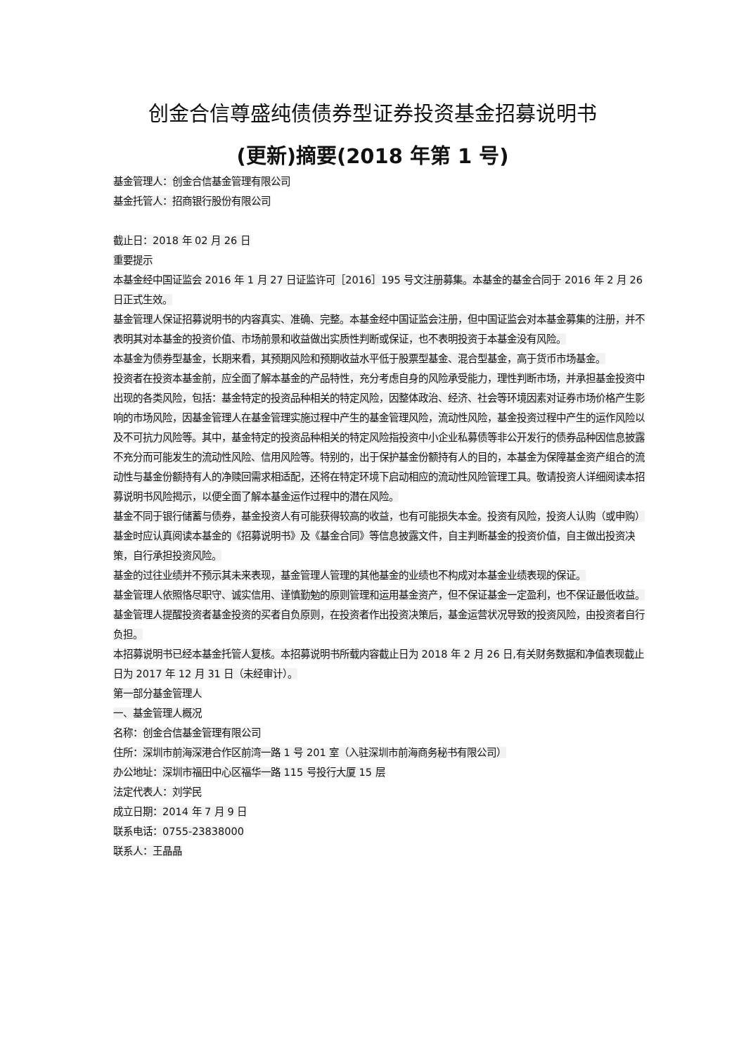创金合信尊盛纯债债券型证券投资基金招募说明书
(更新)摘要(2018 年第 1 号)
基金管理人：创金合信基金管理有限公司
基金托管人：招商银行股份有限公司
截止日：2018 年 02 月 26 日
重要提示
本基金经中国证监会 2016 年 1 月 27 日证监许可［2016］195 号文注册募集。本基金的基金合同于 2016 年 2 月 26 日正式生效。
基金管理人保证招募说明书的内容真实、准确、完整。本基金经中国证监会注册，但中国证监会对本基金募集的注册，并不表明其对本基金的投资价值、市场前景和收益做出实质性判断或保证，也不表明投资于本基金没有风险。
本基金为债券型基金，长期来看，其预期风险和预期收益水平低于股票型基金、混合型基金，高于货币市场基金。
投资者在投资本基金前，应全面了解本基金的产品特性，充分考虑自身的风险承受能力，理性判断市场，并承担基金投资中出现的各类风险，包括：基金特定的投资品种相关的特定风险，因整体政治、经济、社会等环境因素对证券市场价格产生影响的市场风险，因基金管理人在基金管理实施过程中产生的基金管理风险，流动性风险，基金投资过程中产生的运作风险以及不可抗力风险等。其中，基金特定的投资品种相关的特定风险指投资中小企业私募债等非公开发行的债券品种因信息披露不充分而可能发生的流动性风险、信用风险等。特别的，出于保护基金份额持有人的目的，本基金为保障基金资产组合的流动性与基金份额持有人的净赎回需求相适配，还将在特定环境下启动相应的流动性风险管理工具。敬请投资人详细阅读本招募说明书风险揭示，以便全面了解本基金运作过程中的潜在风险。
基金不同于银行储蓄与债券，基金投资人有可能获得较高的收益，也有可能损失本金。投资有风险，投资人认购（或申购）基金时应认真阅读本基金的《招募说明书》及《基金合同》等信息披露文件，自主判断基金的投资价值，自主做出投资决策，自行承担投资风险。
基金的过往业绩并不预示其未来表现，基金管理人管理的其他基金的业绩也不构成对本基金业绩表现的保证。
基金管理人依照恪尽职守、诚实信用、谨慎勤勉的原则管理和运用基金资产，但不保证基金一定盈利，也不保证最低收益。
基金管理人提醒投资者基金投资的买者自负原则，在投资者作出投资决策后，基金运营状况导致的投资风险，由投资者自行负担。
本招募说明书已经本基金托管人复核。本招募说明书所载内容截止日为 2018 年 2 月 26 日,有关财务数据和净值表现截止日为 2017 年 12 月 31 日（未经审计）。
第一部分基金管理人
一、基金管理人概况
名称：创金合信基金管理有限公司
住所：深圳市前海深港合作区前湾一路 1 号 201 室（入驻深圳市前海商务秘书有限公司）
办公地址：深圳市福田中心区福华一路 115 号投行大厦 15 层
法定代表人：刘学民
成立日期：2014 年 7 月 9 日
联系电话：0755-23838000
联系人：王晶晶